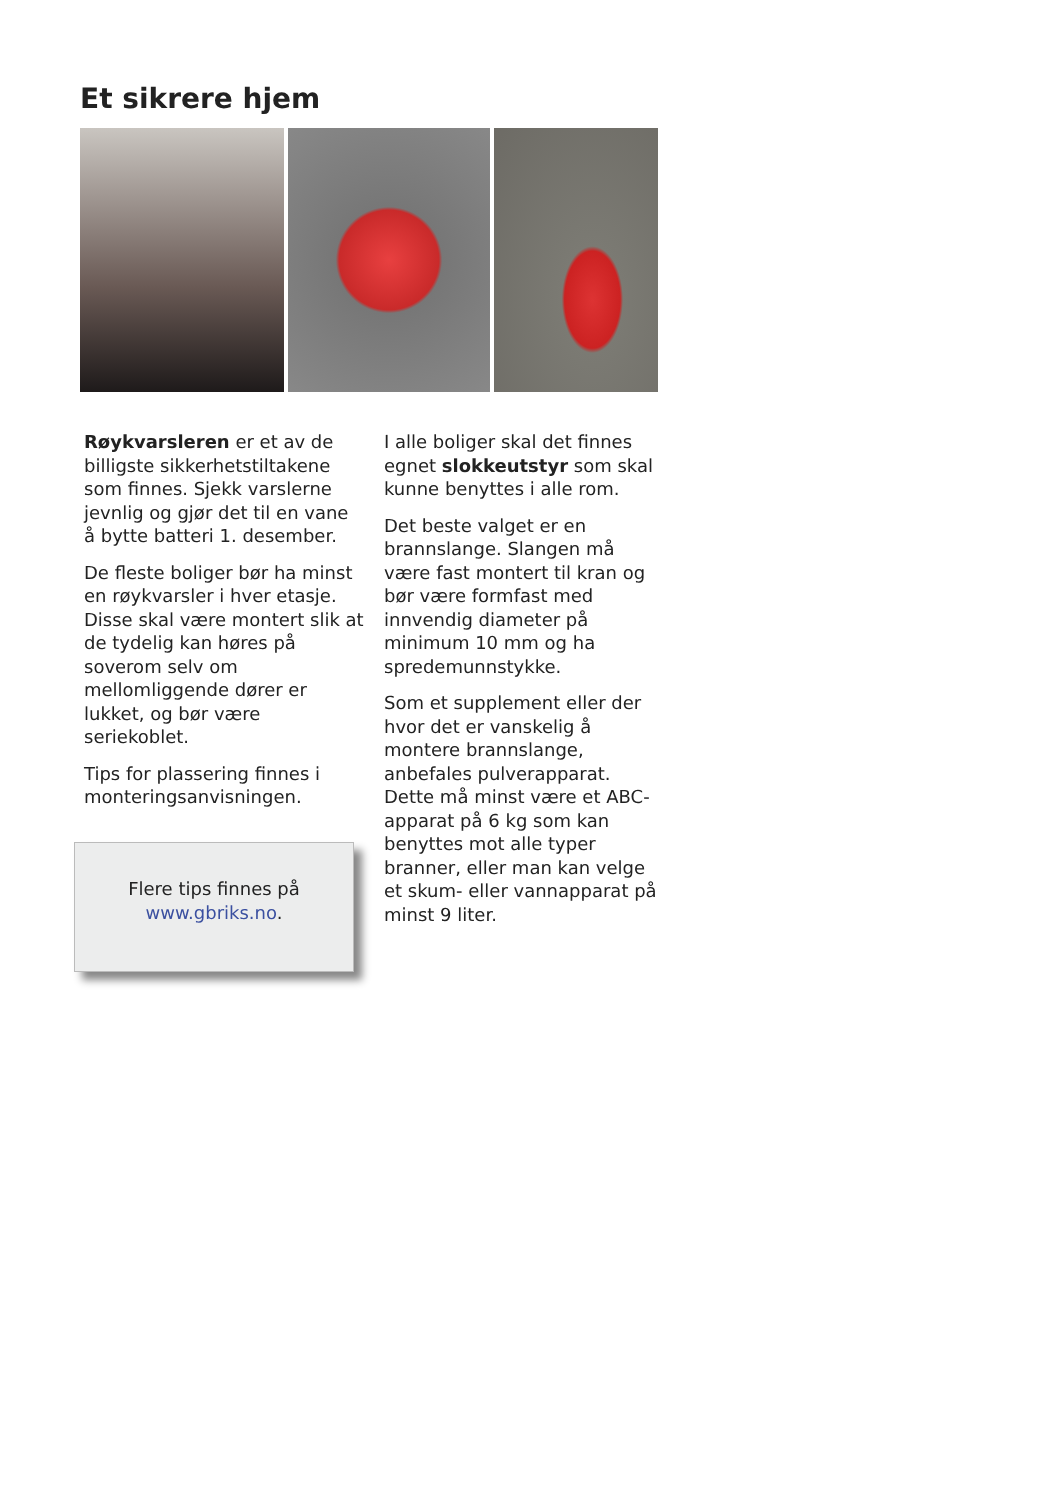Et sikrere hjem
Røykvarsleren er et av de billigste sikkerhetstiltakene som finnes. Sjekk varslerne jevnlig og gjør det til en vane å bytte batteri 1. desember.
De fleste boliger bør ha minst en røykvarsler i hver etasje. Disse skal være montert slik at de tydelig kan høres på soverom selv om mellomliggende dører er lukket, og bør være seriekoblet.
Tips for plassering finnes i monteringsanvisningen.
Flere tips finnes på
www.gbriks.no.
I alle boliger skal det finnes egnet slokkeutstyr som skal kunne benyttes i alle rom.
Det beste valget er en brannslange. Slangen må være fast montert til kran og bør være formfast med innvendig diameter på minimum 10 mm og ha spredemunnstykke.
Som et supplement eller der hvor det er vanskelig å montere brannslange, anbefales pulverapparat. Dette må minst være et ABC-apparat på 6 kg som kan benyttes mot alle typer branner, eller man kan velge et skum- eller vannapparat på minst 9 liter.